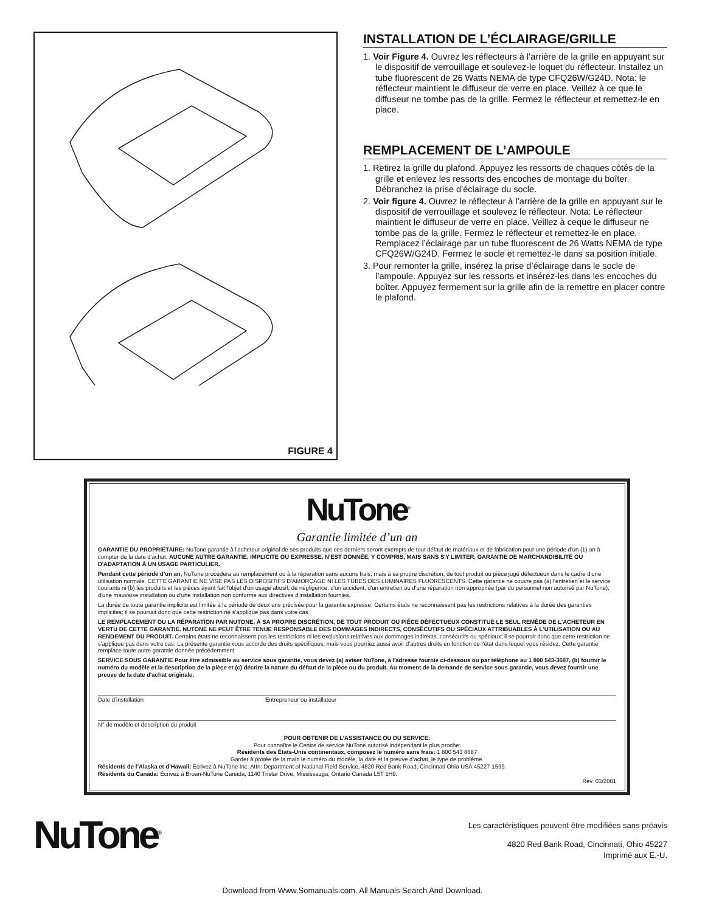FIGURE 4
INSTALLATION DE L’ÉCLAIRAGE/GRILLE
1. Voir Figure 4. Ouvrez les réflecteurs à l’arrière de la grille en appuyant sur le dispositif de verrouillage et soulevez-le loquet du réflecteur. Installez un tube fluorescent de 26 Watts NEMA de type CFQ26W/G24D. Nota: le réflecteur maintient le diffuseur de verre en place. Veillez à ce que le diffuseur ne tombe pas de la grille. Fermez le réflecteur et remettez-le en place.
REMPLACEMENT DE L’AMPOULE
1. Retirez la grille du plafond. Appuyez les ressorts de chaques côtés de la grille et enlevez les ressorts des encoches de montage du boîter. Débranchez la prise d’éclairage du socle.
2. Voir figure 4. Ouvrez le réflecteur à l’arrière de la grille en appuyant sur le dispositif de verrouillage et soulevez le réflecteur. Nota: Le réflecteur maintient le diffuseur de verre en place. Veillez à ceque le diffuseur ne tombe pas de la grille. Fermez le réflecteur et remettez-le en place. Remplacez l’éclairage par un tube fluorescent de 26 Watts NEMA de type CFQ26W/G24D. Fermez le socle et remettez-le dans sa position initiale.
3. Pour remonter la grille, insérez la prise d’éclairage dans le socle de l’ampoule. Appuyez sur les ressorts et insérez-les dans les encoches du boîter. Appuyez fermement sur la grille afin de la remettre en placer contre le plafond.
NuTone<sup>®</sup>
Garantie limitée d’un an
GARANTIE DU PROPRIÉTAIRE: NuTone garantie à l'acheteur original de ses produits que ces derniers seront exempts de tout défaut de matériaux et de fabrication pour une période d'un (1) an à compter de la date d'achat. AUCUNE AUTRE GARANTIE, IMPLICITE OU EXPRESSE, N'EST DONNÉE, Y COMPRIS, MAIS SANS S'Y LIMITER, GARANTIE DE MARCHANDIBILITÉ OU D'ADAPTATION À UN USAGE PARTICULIER.
Pendant cette période d’un an, NuTone procédera au remplacement ou à la réparation sans aucuns frais, mais à sa propre discrétion, de tout produit ou pièce jugé défectueux dans le cadre d'une utilisation normale. CETTE GARANTIE NE VISE PAS LES DISPOSITIFS D'AMORÇAGE NI LES TUBES DES LUMINAIRES FLUORESCENTS. Cette garantie ne couvre pas (a) l'entretien et le service courants ni (b) les produits et les pièces ayant fait l'objet d'un usage abusif, de négligence, d'un accident, d'un entretien ou d'une réparation non appropriée (par du personnel non autorisé par NuTone), d'une mauvaise installation ou d'une installation non conforme aux directives d'installation fournies.
La durée de toute garantie implicite est limitée à la période de deux ans précisée pour la garantie expresse. Certains états ne reconnaissent pas les restrictions relatives à la durée des garanties implicites; il se pourrait donc que cette restriction ne s'applique pas dans votre cas.
LE REMPLACEMENT OU LA RÉPARATION PAR NUTONE, À SA PROPRE DISCRÉTION, DE TOUT PRODUIT OU PIÈCE DÉFECTUEUX CONSTITUE LE SEUL REMÈDE DE L'ACHETEUR EN VERTU DE CETTE GARANTIE. NUTONE NE PEUT ÊTRE TENUE RESPONSABLE DES DOMMAGES INDIRECTS, CONSÉCUTIFS OU SPÉCIAUX ATTRIBUABLES À L'UTILISATION OU AU RENDEMENT DU PRODUIT. Certains états ne reconnaissent pas les restrictions ni les exclusions relatives aux dommages indirects, consécutifs ou spéciaux; il se pourrait donc que cette restriction ne s'applique pas dans votre cas. La présente garantie vous accorde des droits spécifiques, mais vous pourriez aussi avoir d'autres droits en fonction de l'état dans lequel vous résidez. Cette garantie remplace toute autre garantie donnée précédemment.
SERVICE SOUS GARANTIE Pour être admissible au service sous garantie, vous devez (a) aviser NuTone, à l'adresse fournie ci-dessous ou par téléphone au 1 800 543-3687, (b) fournir le numéro du modèle et la description de la pièce et (c) décrire la nature du défaut de la pièce ou du produit. Au moment de la demande de service sous garantie, vous devez fournir une preuve de la date d'achat originale.
Date d’installation Entrepreneur ou installateur
N° de modèle et description du produit
POUR OBTENIR DE L’ASSISTANCE OU DU SERVICE:
Pour connaître le Centre de service NuTone autorisé indépendant le plus proche:
Résidents des États-Unis continentaux, composez le numéro sans frais: 1 800 543 8687
Garder à protée de la main le numéro du modèle, la date et la preuve d’achat, le type de problème.
Résidents de l’Alaska et d’Hawaii: Écrivez à NuTone Inc. Attn: Department of National Field Service, 4820 Red Bank Road, Cincinnati Ohio USA 45227-1599.
Résidents du Canada: Écrivez à Broan-NuTone Canada, 1140 Tristar Drive, Mississauga, Ontario Canada L5T 1H9.
Rev. 03/2001
NuTone<sup>®</sup>
Les caractéristiques peuvent être modifiées sans préavis
4820 Red Bank Road, Cincinnati, Ohio 45227
Imprimé aux E.-U.
Download from Www.Somanuals.com. All Manuals Search And Download.